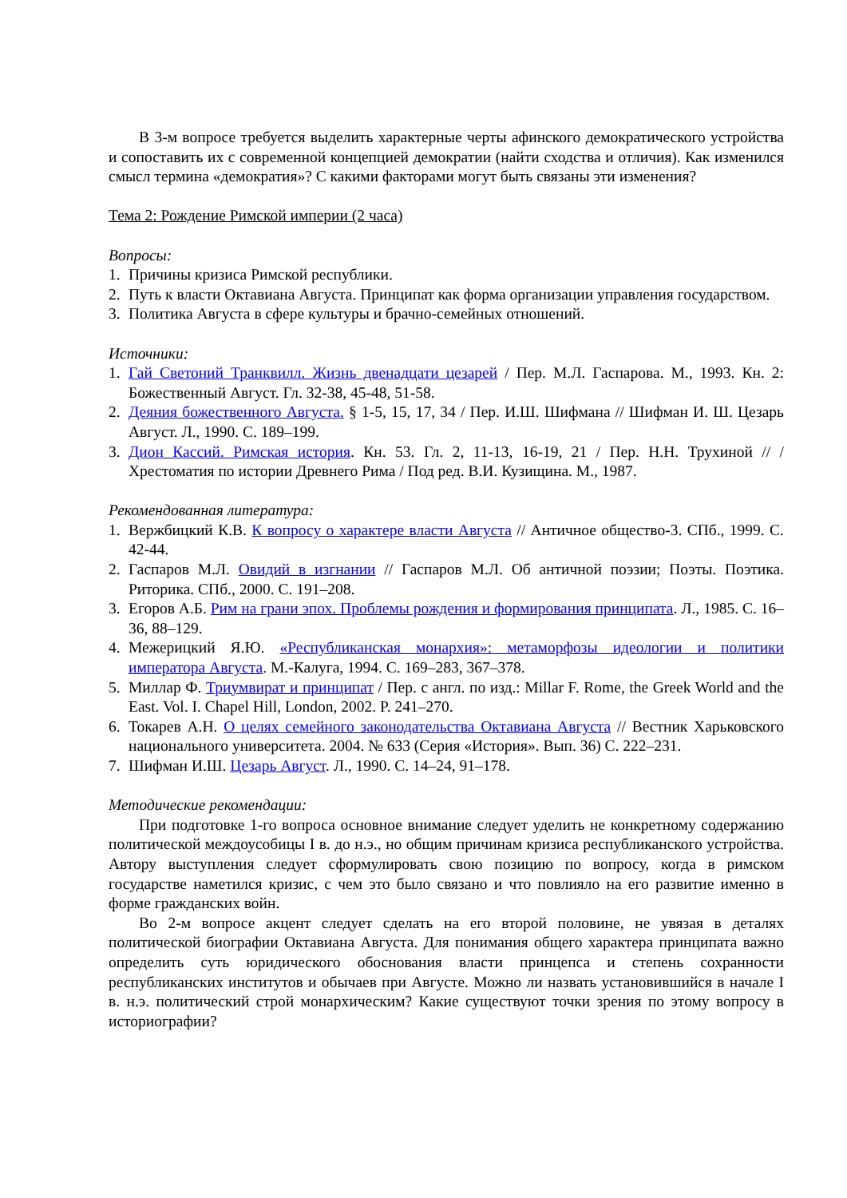В 3-м вопросе требуется выделить характерные черты афинского демократического устройства и сопоставить их с современной концепцией демократии (найти сходства и отличия). Как изменился смысл термина «демократия»? С какими факторами могут быть связаны эти изменения?
Тема 2: Рождение Римской империи (2 часа)
Вопросы:
1. Причины кризиса Римской республики.
2. Путь к власти Октавиана Августа. Принципат как форма организации управления государством.
3. Политика Августа в сфере культуры и брачно-семейных отношений.
Источники:
1. Гай Светоний Транквилл. Жизнь двенадцати цезарей / Пер. М.Л. Гаспарова. М., 1993. Кн. 2: Божественный Август. Гл. 32-38, 45-48, 51-58.
2. Деяния божественного Августа. § 1-5, 15, 17, 34 / Пер. И.Ш. Шифмана // Шифман И. Ш. Цезарь Август. Л., 1990. С. 189–199.
3. Дион Кассий. Римская история. Кн. 53. Гл. 2, 11-13, 16-19, 21 / Пер. Н.Н. Трухиной // / Хрестоматия по истории Древнего Рима / Под ред. В.И. Кузищина. М., 1987.
Рекомендованная литература:
1. Вержбицкий К.В. К вопросу о характере власти Августа // Античное общество-3. СПб., 1999. С. 42-44.
2. Гаспаров М.Л. Овидий в изгнании // Гаспаров М.Л. Об античной поэзии; Поэты. Поэтика. Риторика. СПб., 2000. С. 191–208.
3. Егоров А.Б. Рим на грани эпох. Проблемы рождения и формирования принципата. Л., 1985. С. 16–36, 88–129.
4. Межерицкий Я.Ю. «Республиканская монархия»: метаморфозы идеологии и политики императора Августа. М.-Калуга, 1994. С. 169–283, 367–378.
5. Миллар Ф. Триумвират и принципат / Пер. с англ. по изд.: Millar F. Rome, the Greek World and the East. Vol. I. Chapel Hill, London, 2002. P. 241–270.
6. Токарев А.Н. О целях семейного законодательства Октавиана Августа // Вестник Харьковского национального университета. 2004. № 633 (Серия «История». Вып. 36) С. 222–231.
7. Шифман И.Ш. Цезарь Август. Л., 1990. С. 14–24, 91–178.
Методические рекомендации:
При подготовке 1-го вопроса основное внимание следует уделить не конкретному содержанию политической междоусобицы I в. до н.э., но общим причинам кризиса республиканского устройства. Автору выступления следует сформулировать свою позицию по вопросу, когда в римском государстве наметился кризис, с чем это было связано и что повлияло на его развитие именно в форме гражданских войн.
Во 2-м вопросе акцент следует сделать на его второй половине, не увязая в деталях политической биографии Октавиана Августа. Для понимания общего характера принципата важно определить суть юридического обоснования власти принцепса и степень сохранности республиканских институтов и обычаев при Августе. Можно ли назвать установившийся в начале I в. н.э. политический строй монархическим? Какие существуют точки зрения по этому вопросу в историографии?